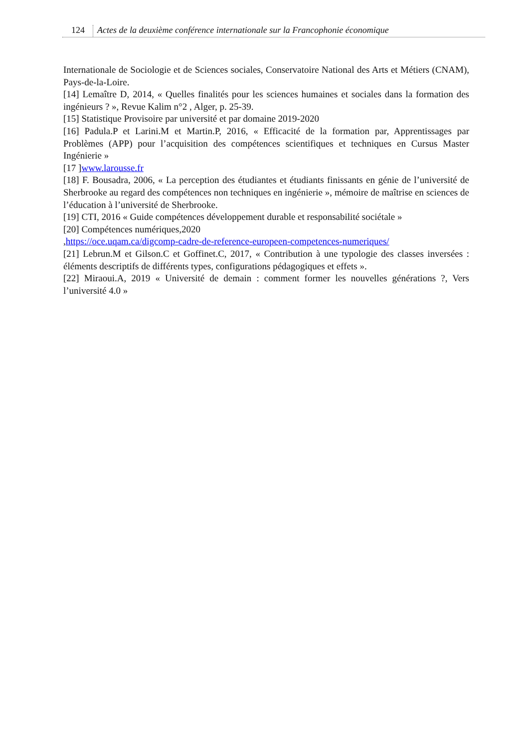124 Actes de la deuxième conférence internationale sur la Francophonie économique
Internationale de Sociologie et de Sciences sociales, Conservatoire National des Arts et Métiers (CNAM), Pays-de-la-Loire.
[14] Lemaître D, 2014, « Quelles finalités pour les sciences humaines et sociales dans la formation des ingénieurs ? », Revue Kalim n°2 , Alger, p. 25-39.
[15] Statistique Provisoire par université et par domaine 2019-2020
[16] Padula.P et Larini.M et Martin.P, 2016, « Efficacité de la formation par, Apprentissages par Problèmes (APP) pour l’acquisition des compétences scientifiques et techniques en Cursus Master Ingénierie »
[17 ]www.larousse.fr
[18] F. Bousadra, 2006, « La perception des étudiantes et étudiants finissants en génie de l’université de Sherbrooke au regard des compétences non techniques en ingénierie », mémoire de maîtrise en sciences de l’éducation à l’université de Sherbrooke.
[19] CTI, 2016 « Guide compétences développement durable et responsabilité sociétale »
[20] Compétences numériques,2020
,https://oce.uqam.ca/digcomp-cadre-de-reference-europeen-competences-numeriques/
[21] Lebrun.M et Gilson.C et Goffinet.C, 2017, « Contribution à une typologie des classes inversées : éléments descriptifs de différents types, configurations pédagogiques et effets ».
[22] Miraoui.A, 2019 « Université de demain : comment former les nouvelles générations ?, Vers l’université 4.0 »